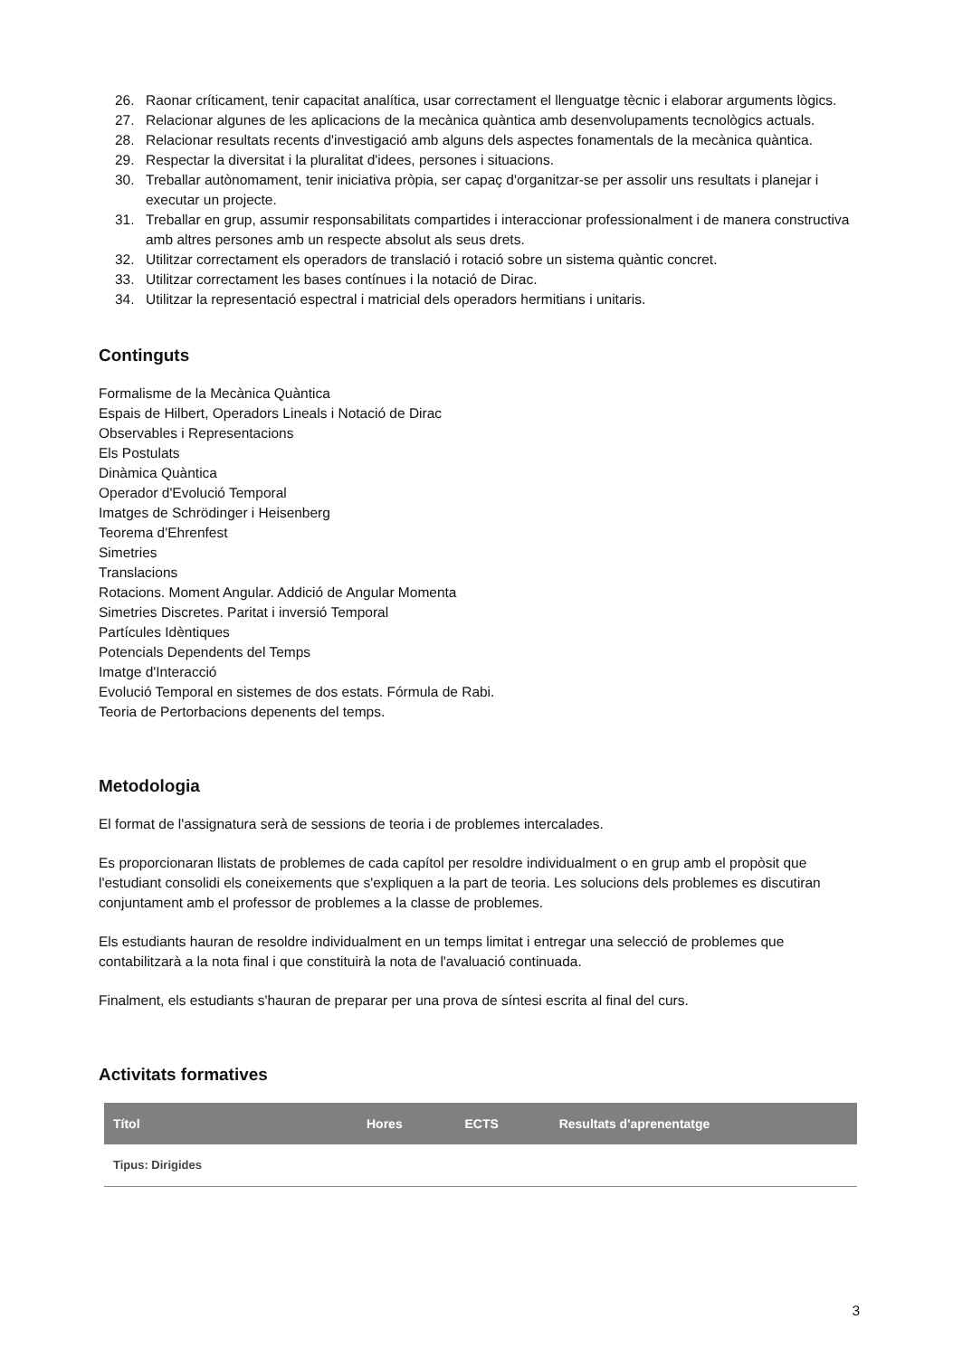26. Raonar críticament, tenir capacitat analítica, usar correctament el llenguatge tècnic i elaborar arguments lògics.
27. Relacionar algunes de les aplicacions de la mecànica quàntica amb desenvolupaments tecnològics actuals.
28. Relacionar resultats recents d'investigació amb alguns dels aspectes fonamentals de la mecànica quàntica.
29. Respectar la diversitat i la pluralitat d'idees, persones i situacions.
30. Treballar autònomament, tenir iniciativa pròpia, ser capaç d'organitzar-se per assolir uns resultats i planejar i executar un projecte.
31. Treballar en grup, assumir responsabilitats compartides i interaccionar professionalment i de manera constructiva amb altres persones amb un respecte absolut als seus drets.
32. Utilitzar correctament els operadors de translació i rotació sobre un sistema quàntic concret.
33. Utilitzar correctament les bases contínues i la notació de Dirac.
34. Utilitzar la representació espectral i matricial dels operadors hermitians i unitaris.
Continguts
Formalisme de la Mecànica Quàntica
Espais de Hilbert, Operadors Lineals i Notació de Dirac
Observables i Representacions
Els Postulats
Dinàmica Quàntica
Operador d'Evolució Temporal
Imatges de Schrödinger i Heisenberg
Teorema d'Ehrenfest
Simetries
Translacions
Rotacions. Moment Angular. Addició de Angular Momenta
Simetries Discretes. Paritat i inversió Temporal
Partícules Idèntiques
Potencials Dependents del Temps
Imatge d'Interacció
Evolució Temporal en sistemes de dos estats. Fórmula de Rabi.
Teoria de Pertorbacions depenents del temps.
Metodologia
El format de l'assignatura serà de sessions de teoria i de problemes intercalades.
Es proporcionaran llistats de problemes de cada capítol per resoldre individualment o en grup amb el propòsit que l'estudiant consolidi els coneixements que s'expliquen a la part de teoria. Les solucions dels problemes es discutiran conjuntament amb el professor de problemes a la classe de problemes.
Els estudiants hauran de resoldre individualment en un temps limitat i entregar una selecció de problemes que contabilitzarà a la nota final i que constituirà la nota de l'avaluació continuada.
Finalment, els estudiants s'hauran de preparar per una prova de síntesi escrita al final del curs.
Activitats formatives
| Títol | Hores | ECTS | Resultats d'aprenentatge |
| --- | --- | --- | --- |
| Tipus: Dirigides | | | |
3